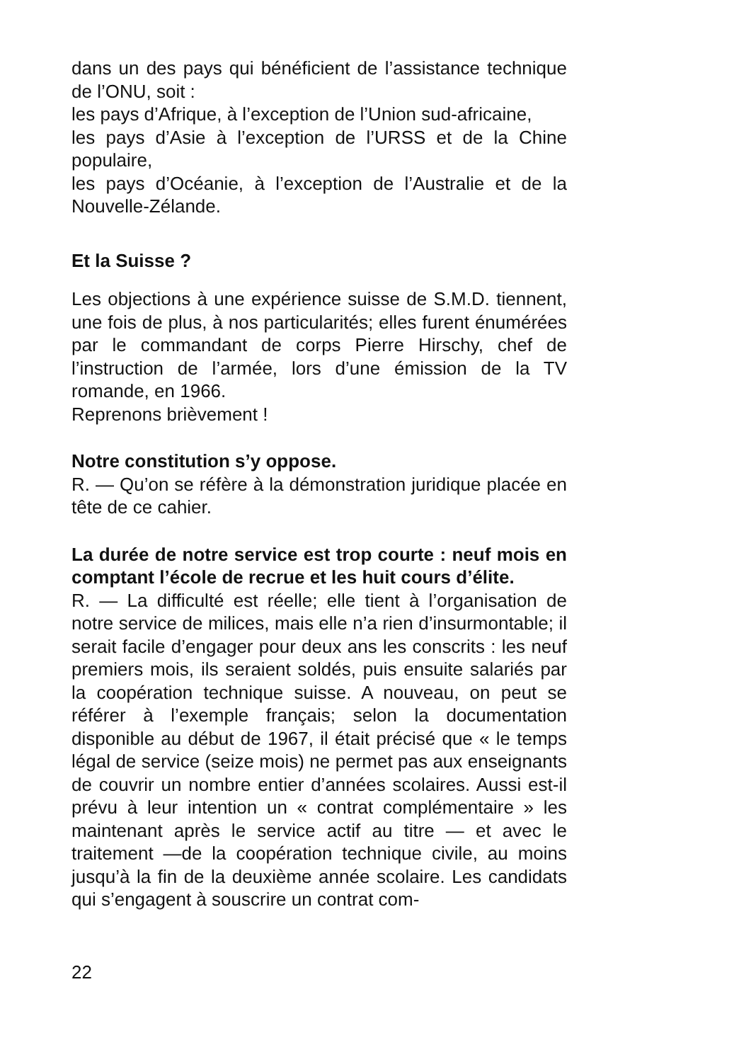dans un des pays qui bénéficient de l’assistance technique de l’ONU, soit :
les pays d’Afrique, à l’exception de l’Union sud-africaine,
les pays d’Asie à l’exception de l’URSS et de la Chine populaire,
les pays d’Océanie, à l’exception de l’Australie et de la Nouvelle-Zélande.
Et la Suisse ?
Les objections à une expérience suisse de S.M.D. tiennent, une fois de plus, à nos particularités; elles furent énumérées par le commandant de corps Pierre Hirschy, chef de l’instruction de l’armée, lors d’une émission de la TV romande, en 1966.
Reprenons brièvement !
Notre constitution s’y oppose.
R. — Qu’on se réfère à la démonstration juridique placée en tête de ce cahier.
La durée de notre service est trop courte : neuf mois en comptant l’école de recrue et les huit cours d’élite.
R. — La difficulté est réelle; elle tient à l’organisation de notre service de milices, mais elle n’a rien d’insurmontable; il serait facile d’engager pour deux ans les conscrits : les neuf premiers mois, ils seraient soldés, puis ensuite salariés par la coopération technique suisse. A nouveau, on peut se référer à l’exemple français; selon la documentation disponible au début de 1967, il était précisé que « le temps légal de service (seize mois) ne permet pas aux enseignants de couvrir un nombre entier d’années scolaires. Aussi est-il prévu à leur intention un « contrat complémentaire » les maintenant après le service actif au titre — et avec le traitement —de la coopération technique civile, au moins jusqu’à la fin de la deuxième année scolaire. Les candidats qui s’engagent à souscrire un contrat com-
22